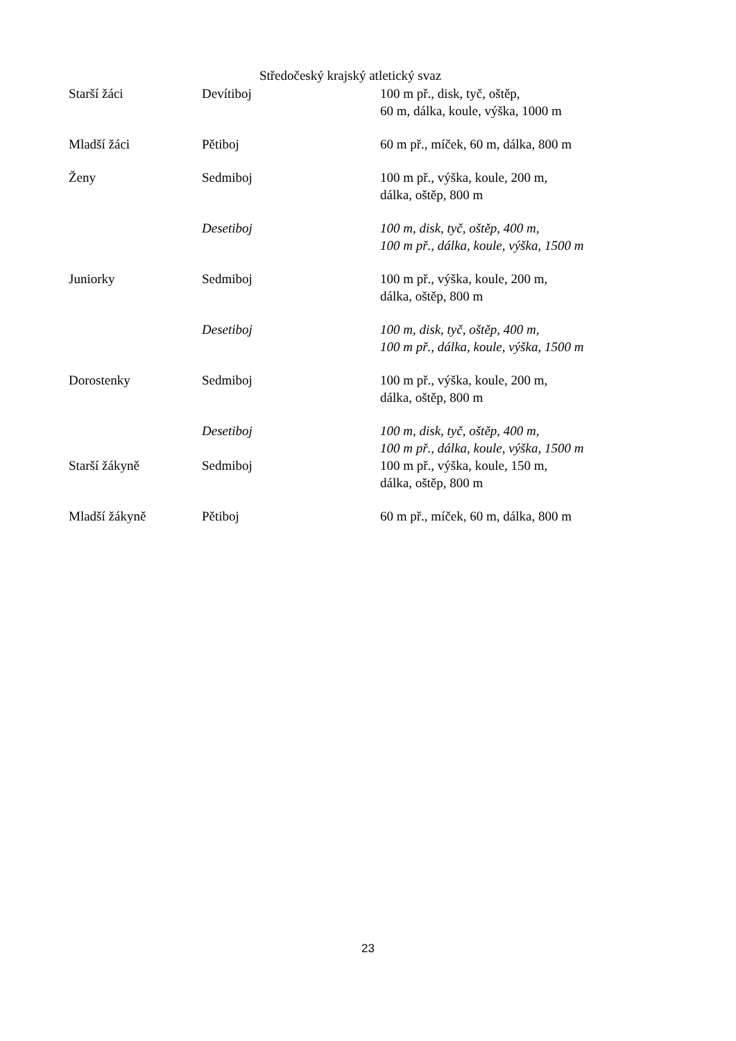Středočeský krajský atletický svaz
| Starší žáci | Devítiboj | 100 m př., disk, tyč, oštěp, 60 m, dálka, koule, výška, 1000 m |
| Mladší žáci | Pětiboj | 60 m př., míček, 60 m, dálka, 800 m |
| Ženy | Sedmiboj | 100 m př., výška, koule, 200 m, dálka, oštěp, 800 m |
| | Desetiboj | 100 m, disk, tyč, oštěp, 400 m, 100 m př., dálka, koule, výška, 1500 m |
| Juniorky | Sedmiboj | 100 m př., výška, koule, 200 m, dálka, oštěp, 800 m |
| | Desetiboj | 100 m, disk, tyč, oštěp, 400 m, 100 m př., dálka, koule, výška, 1500 m |
| Dorostenky | Sedmiboj | 100 m př., výška, koule, 200 m, dálka, oštěp, 800 m |
| | Desetiboj | 100 m, disk, tyč, oštěp, 400 m, 100 m př., dálka, koule, výška, 1500 m |
| Starší žákyně | Sedmiboj | 100 m př., výška, koule, 150 m, dálka, oštěp, 800 m |
| Mladší žákyně | Pětiboj | 60 m př., míček, 60 m, dálka, 800 m |
23